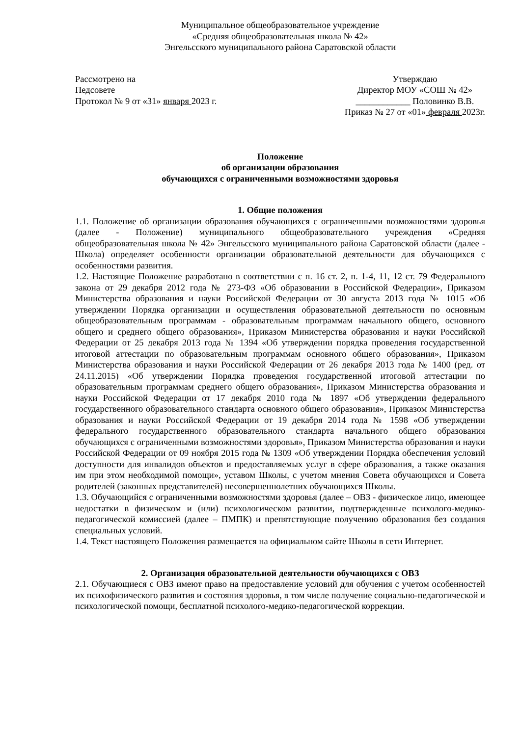Муниципальное общеобразовательное учреждение
«Средняя общеобразовательная школа № 42»
Энгельсского муниципального района Саратовской области
Рассмотрено на
Педсовете
Протокол № 9 от «31» января 2023 г.
Утверждаю
Директор МОУ «СОШ № 42»
____________ Половинко В.В.
Приказ № 27 от «01» февраля 2023г.
Положение
об организации образования
обучающихся с ограниченными возможностями здоровья
1. Общие положения
1.1. Положение об организации образования обучающихся с ограниченными возможностями здоровья (далее - Положение) муниципального общеобразовательного учреждения «Средняя общеобразовательная школа № 42» Энгельсского муниципального района Саратовской области (далее - Школа) определяет особенности организации образовательной деятельности для обучающихся с особенностями развития.
1.2. Настоящие Положение разработано в соответствии с п. 16 ст. 2, п. 1-4, 11, 12 ст. 79 Федерального закона от 29 декабря 2012 года № 273-ФЗ «Об образовании в Российской Федерации», Приказом Министерства образования и науки Российской Федерации от 30 августа 2013 года № 1015 «Об утверждении Порядка организации и осуществления образовательной деятельности по основным общеобразовательным программам - образовательным программам начального общего, основного общего и среднего общего образования», Приказом Министерства образования и науки Российской Федерации от 25 декабря 2013 года № 1394 «Об утверждении порядка проведения государственной итоговой аттестации по образовательным программам основного общего образования», Приказом Министерства образования и науки Российской Федерации от 26 декабря 2013 года № 1400 (ред. от 24.11.2015) «Об утверждении Порядка проведения государственной итоговой аттестации по образовательным программам среднего общего образования», Приказом Министерства образования и науки Российской Федерации от 17 декабря 2010 года № 1897 «Об утверждении федерального государственного образовательного стандарта основного общего образования», Приказом Министерства образования и науки Российской Федерации от 19 декабря 2014 года № 1598 «Об утверждении федерального государственного образовательного стандарта начального общего образования обучающихся с ограниченными возможностями здоровья», Приказом Министерства образования и науки Российской Федерации от 09 ноября 2015 года № 1309 «Об утверждении Порядка обеспечения условий доступности для инвалидов объектов и предоставляемых услуг в сфере образования, а также оказания им при этом необходимой помощи», уставом Школы, с учетом мнения Совета обучающихся и Совета родителей (законных представителей) несовершеннолетних обучающихся Школы.
1.3. Обучающийся с ограниченными возможностями здоровья (далее – ОВЗ - физическое лицо, имеющее недостатки в физическом и (или) психологическом развитии, подтвержденные психолого-медико-педагогической комиссией (далее – ПМПК) и препятствующие получению образования без создания специальных условий.
1.4. Текст настоящего Положения размещается на официальном сайте Школы в сети Интернет.
2. Организация образовательной деятельности обучающихся с ОВЗ
2.1. Обучающиеся с ОВЗ имеют право на предоставление условий для обучения с учетом особенностей их психофизического развития и состояния здоровья, в том числе получение социально-педагогической и психологической помощи, бесплатной психолого-медико-педагогической коррекции.